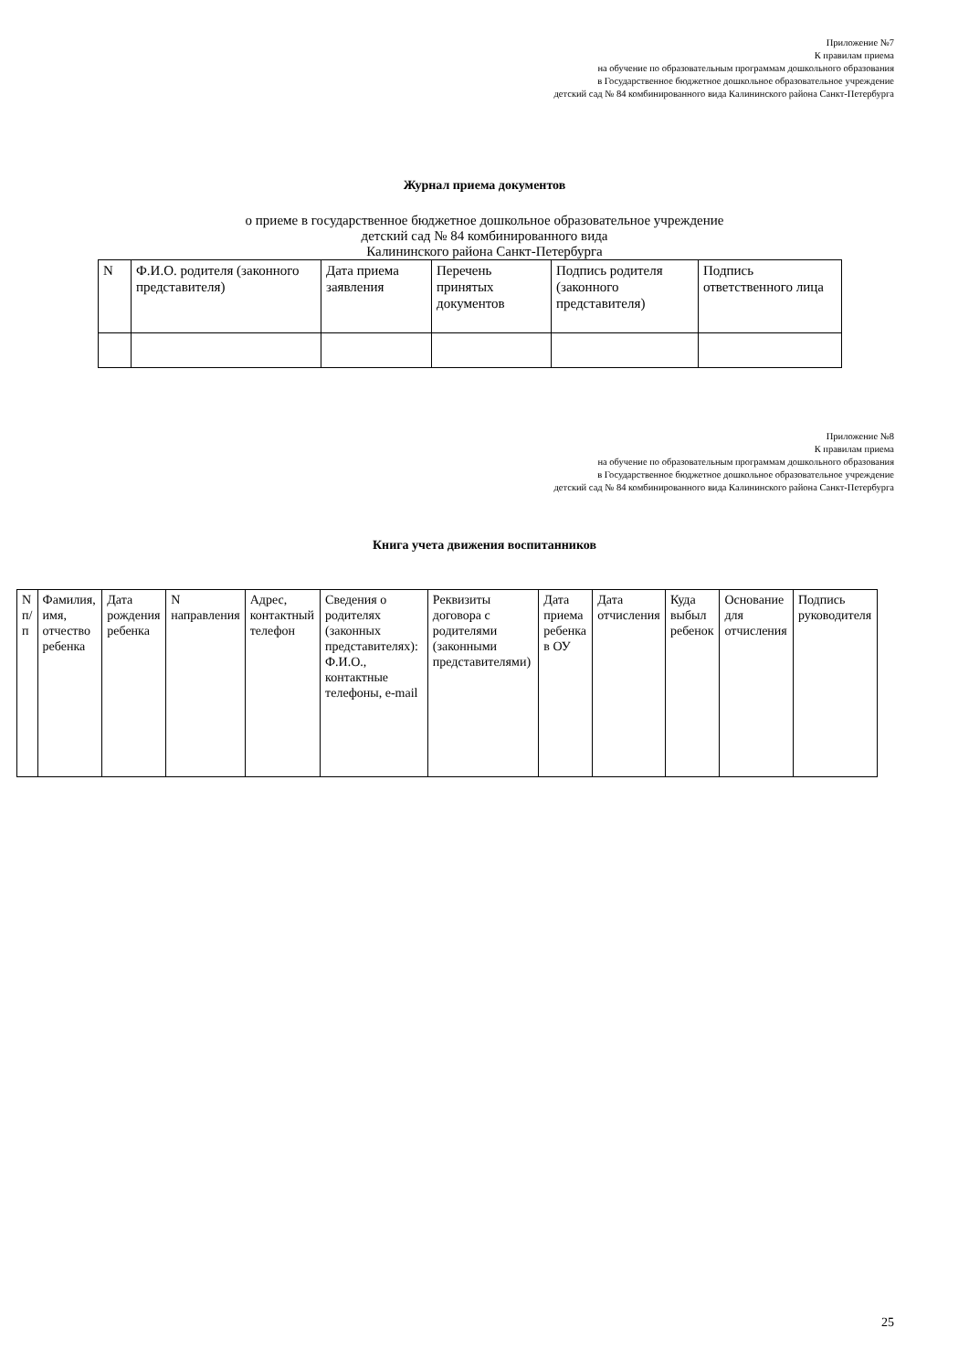Приложение №7
К правилам приема
на обучение по образовательным программам дошкольного образования
в Государственное бюджетное дошкольное образовательное учреждение
детский сад № 84 комбинированного вида Калининского района Санкт-Петербурга
Журнал приема документов
о приеме в государственное бюджетное дошкольное образовательное учреждение
детский сад № 84 комбинированного вида
Калининского района Санкт-Петербурга
| N | Ф.И.О. родителя (законного представителя) | Дата приема заявления | Перечень принятых документов | Подпись родителя (законного представителя) | Подпись ответственного лица |
Приложение №8
К правилам приема
на обучение по образовательным программам дошкольного образования
в Государственное бюджетное дошкольное образовательное учреждение
детский сад № 84 комбинированного вида Калининского района Санкт-Петербурга
Книга учета движения воспитанников
| N п/п | Фамилия, имя, отчество ребенка | Дата рождения ребенка | N направления | Адрес, контактный телефон | Сведения о родителях (законных представителях): Ф.И.О., контактные телефоны, e-mail | Реквизиты договора с родителями (законными представителями) | Дата приема ребенка в ОУ | Дата отчисления | Куда выбыл ребенок | Основание для отчисления | Подпись руководителя |
25